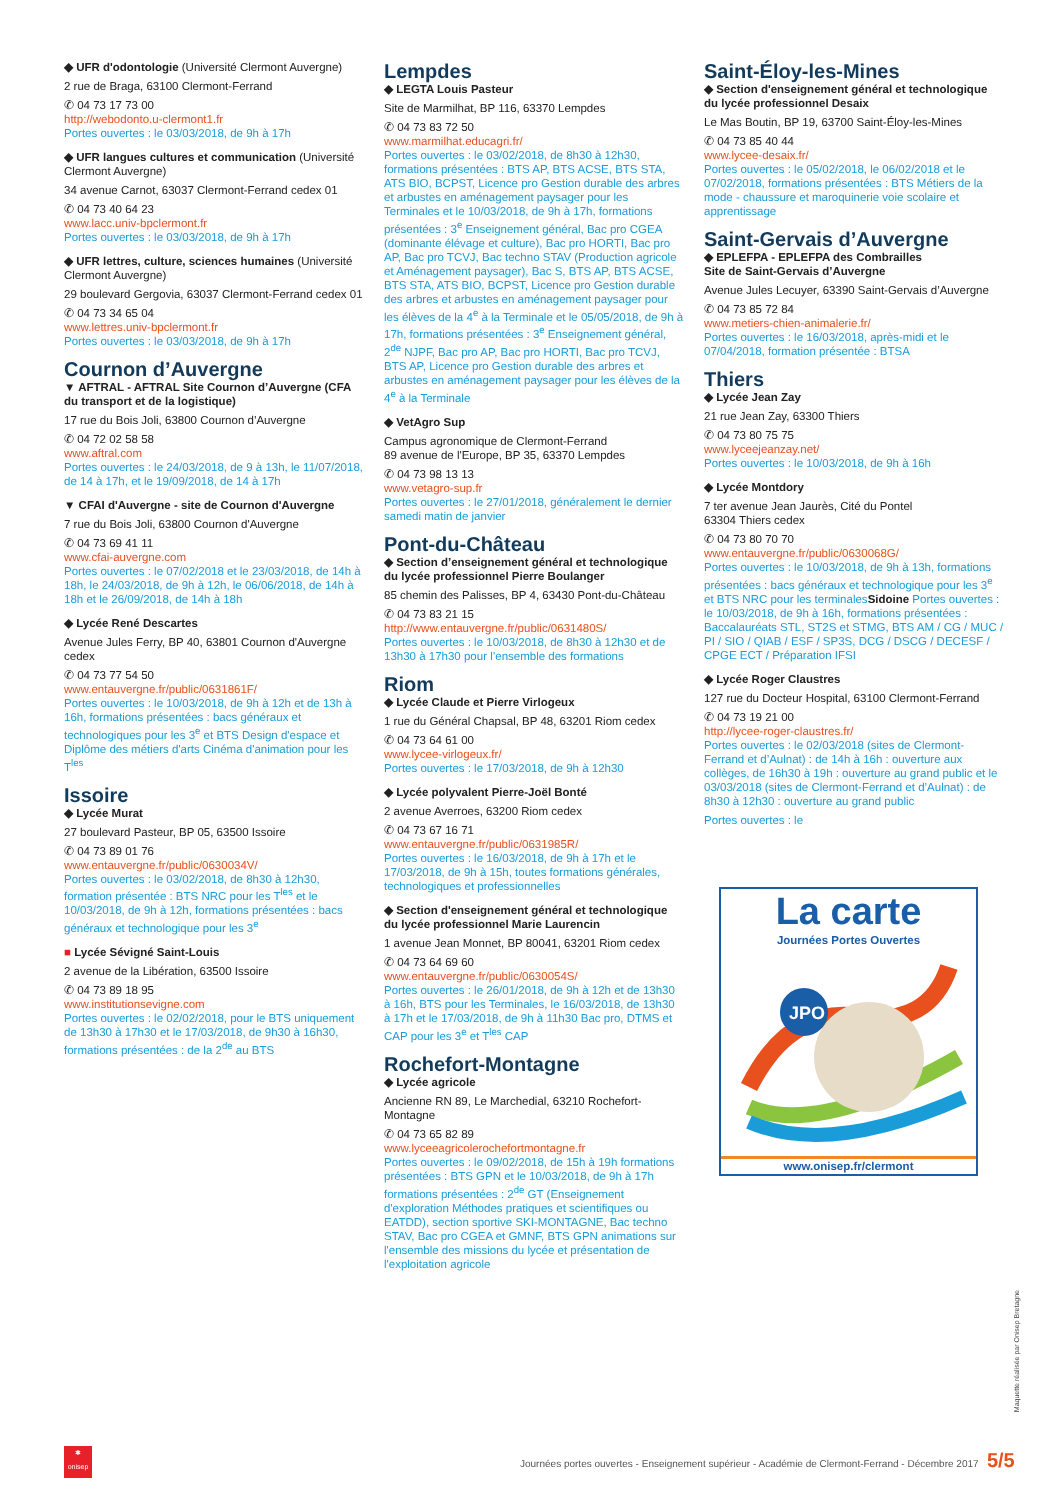◆ UFR d'odontologie (Université Clermont Auvergne)
2 rue de Braga, 63100 Clermont-Ferrand
✆ 04 73 17 73 00
http://webodonto.u-clermont1.fr
Portes ouvertes : le 03/03/2018, de 9h à 17h
◆ UFR langues cultures et communication (Université Clermont Auvergne)
34 avenue Carnot, 63037 Clermont-Ferrand cedex 01
✆ 04 73 40 64 23
www.lacc.univ-bpclermont.fr
Portes ouvertes : le 03/03/2018, de 9h à 17h
◆ UFR lettres, culture, sciences humaines (Université Clermont Auvergne)
29 boulevard Gergovia, 63037 Clermont-Ferrand cedex 01
✆ 04 73 34 65 04
www.lettres.univ-bpclermont.fr
Portes ouvertes : le 03/03/2018, de 9h à 17h
Cournon d’Auvergne
▼ AFTRAL - AFTRAL Site Cournon d’Auvergne (CFA du transport et de la logistique)
17 rue du Bois Joli, 63800 Cournon d’Auvergne
✆ 04 72 02 58 58
www.aftral.com
Portes ouvertes : le 24/03/2018, de 9 à 13h, le 11/07/2018, de 14 à 17h, et le 19/09/2018, de 14 à 17h
▼ CFAI d'Auvergne - site de Cournon d'Auvergne
7 rue du Bois Joli, 63800 Cournon d'Auvergne
✆ 04 73 69 41 11
www.cfai-auvergne.com
Portes ouvertes : le 07/02/2018 et le 23/03/2018, de 14h à 18h, le 24/03/2018, de 9h à 12h, le 06/06/2018, de 14h à 18h et le 26/09/2018, de 14h à 18h
◆ Lycée René Descartes
Avenue Jules Ferry, BP 40, 63801 Cournon d'Auvergne cedex
✆ 04 73 77 54 50
www.entauvergne.fr/public/0631861F/
Portes ouvertes : le 10/03/2018, de 9h à 12h et de 13h à 16h, formations présentées : bacs généraux et technologiques pour les 3<sup>e</sup> et BTS Design d'espace et Diplôme des métiers d'arts Cinéma d'animation pour les T<sup>les</sup>
Issoire
◆ Lycée Murat
27 boulevard Pasteur, BP 05, 63500 Issoire
✆ 04 73 89 01 76
www.entauvergne.fr/public/0630034V/
Portes ouvertes : le 03/02/2018, de 8h30 à 12h30, formation présentée : BTS NRC pour les T<sup>les</sup> et le 10/03/2018, de 9h à 12h, formations présentées : bacs généraux et technologique pour les 3<sup>e</sup>
■ Lycée Sévigné Saint-Louis
2 avenue de la Libération, 63500 Issoire
✆ 04 73 89 18 95
www.institutionsevigne.com
Portes ouvertes : le 02/02/2018, pour le BTS uniquement de 13h30 à 17h30 et le 17/03/2018, de 9h30 à 16h30, formations présentées : de la 2<sup>de</sup> au BTS
Lempdes
◆ LEGTA Louis Pasteur
Site de Marmilhat, BP 116, 63370 Lempdes
✆ 04 73 83 72 50
www.marmilhat.educagri.fr/
Portes ouvertes : le 03/02/2018, de 8h30 à 12h30, formations présentées : BTS AP, BTS ACSE, BTS STA, ATS BIO, BCPST, Licence pro Gestion durable des arbres et arbustes en aménagement paysager pour les Terminales et le 10/03/2018, de 9h à 17h, formations présentées : 3<sup>e</sup> Enseignement général, Bac pro CGEA (dominante élévage et culture), Bac pro HORTI, Bac pro AP, Bac pro TCVJ, Bac techno STAV (Production agricole et Aménagement paysager), Bac S, BTS AP, BTS ACSE, BTS STA, ATS BIO, BCPST, Licence pro Gestion durable des arbres et arbustes en aménagement paysager pour les élèves de la 4<sup>e</sup> à la Terminale et le 05/05/2018, de 9h à 17h, formations présentées : 3<sup>e</sup> Enseignement général, 2<sup>de</sup> NJPF, Bac pro AP, Bac pro HORTI, Bac pro TCVJ, BTS AP, Licence pro Gestion durable des arbres et arbustes en aménagement paysager pour les élèves de la 4<sup>e</sup> à la Terminale
◆ VetAgro Sup
Campus agronomique de Clermont-Ferrand
89 avenue de l'Europe, BP 35, 63370 Lempdes
✆ 04 73 98 13 13
www.vetagro-sup.fr
Portes ouvertes : le 27/01/2018, généralement le dernier samedi matin de janvier
Pont-du-Château
◆ Section d’enseignement général et technologique du lycée professionnel Pierre Boulanger
85 chemin des Palisses, BP 4, 63430 Pont-du-Château
✆ 04 73 83 21 15
http://www.entauvergne.fr/public/0631480S/
Portes ouvertes : le 10/03/2018, de 8h30 à 12h30 et de 13h30 à 17h30 pour l’ensemble des formations
Riom
◆ Lycée Claude et Pierre Virlogeux
1 rue du Général Chapsal, BP 48, 63201 Riom cedex
✆ 04 73 64 61 00
www.lycee-virlogeux.fr/
Portes ouvertes : le 17/03/2018, de 9h à 12h30
◆ Lycée polyvalent Pierre-Joël Bonté
2 avenue Averroes, 63200 Riom cedex
✆ 04 73 67 16 71
www.entauvergne.fr/public/0631985R/
Portes ouvertes : le 16/03/2018, de 9h à 17h et le 17/03/2018, de 9h à 15h, toutes formations générales, technologiques et professionnelles
◆ Section d'enseignement général et technologique du lycée professionnel Marie Laurencin
1 avenue Jean Monnet, BP 80041, 63201 Riom cedex
✆ 04 73 64 69 60
www.entauvergne.fr/public/0630054S/
Portes ouvertes : le 26/01/2018, de 9h à 12h et de 13h30 à 16h, BTS pour les Terminales, le 16/03/2018, de 13h30 à 17h et le 17/03/2018, de 9h à 11h30 Bac pro, DTMS et CAP pour les 3<sup>e</sup> et T<sup>les</sup> CAP
Rochefort-Montagne
◆ Lycée agricole
Ancienne RN 89, Le Marchedial, 63210 Rochefort-Montagne
✆ 04 73 65 82 89
www.lyceeagricolerochefortmontagne.fr
Portes ouvertes : le 09/02/2018, de 15h à 19h formations présentées : BTS GPN et le 10/03/2018, de 9h à 17h formations présentées : 2<sup>de</sup> GT (Enseignement d'exploration Méthodes pratiques et scientifiques ou EATDD), section sportive SKI-MONTAGNE, Bac techno STAV, Bac pro CGEA et GMNF, BTS GPN animations sur l'ensemble des missions du lycée et présentation de l'exploitation agricole
Saint-Éloy-les-Mines
◆ Section d'enseignement général et technologique du lycée professionnel Desaix
Le Mas Boutin, BP 19, 63700 Saint-Éloy-les-Mines
✆ 04 73 85 40 44
www.lycee-desaix.fr/
Portes ouvertes : le 05/02/2018, le 06/02/2018 et le 07/02/2018, formations présentées : BTS Métiers de la mode - chaussure et maroquinerie voie scolaire et apprentissage
Saint-Gervais d’Auvergne
◆ EPLEFPA - EPLEFPA des Combrailles
Site de Saint-Gervais d’Auvergne
Avenue Jules Lecuyer, 63390 Saint-Gervais d’Auvergne
✆ 04 73 85 72 84
www.metiers-chien-animalerie.fr/
Portes ouvertes : le 16/03/2018, après-midi et le 07/04/2018, formation présentée : BTSA
Thiers
◆ Lycée Jean Zay
21 rue Jean Zay, 63300 Thiers
✆ 04 73 80 75 75
www.lyceejeanzay.net/
Portes ouvertes : le 10/03/2018, de 9h à 16h
◆ Lycée Montdory
7 ter avenue Jean Jaurès, Cité du Pontel
63304 Thiers cedex
✆ 04 73 80 70 70
www.entauvergne.fr/public/0630068G/
Portes ouvertes : le 10/03/2018, de 9h à 13h, formations présentées : bacs généraux et technologique pour les 3<sup>e</sup> et BTS NRC pour les terminales Sidoine Portes ouvertes : le 10/03/2018, de 9h à 16h, formations présentées : Baccalauréats STL, ST2S et STMG, BTS AM / CG / MUC / PI / SIO / QIAB / ESF / SP3S, DCG / DSCG / DECESF / CPGE ECT / Préparation IFSI
◆ Lycée Roger Claustres
127 rue du Docteur Hospital, 63100 Clermont-Ferrand
✆ 04 73 19 21 00
http://lycee-roger-claustres.fr/
Portes ouvertes : le 02/03/2018 (sites de Clermont-Ferrand et d’Aulnat) : de 14h à 16h : ouverture aux collèges, de 16h30 à 19h : ouverture au grand public et le 03/03/2018 (sites de Clermont-Ferrand et d’Aulnat) : de 8h30 à 12h30 : ouverture au grand public
Portes ouvertes : le
La carte
Journées Portes Ouvertes
JPO
www.onisep.fr/clermont
✱
onisep
Journées portes ouvertes - Enseignement supérieur - Académie de Clermont-Ferrand - Décembre 2017 5/5
Maquette réalisée par Onisep Bretagne